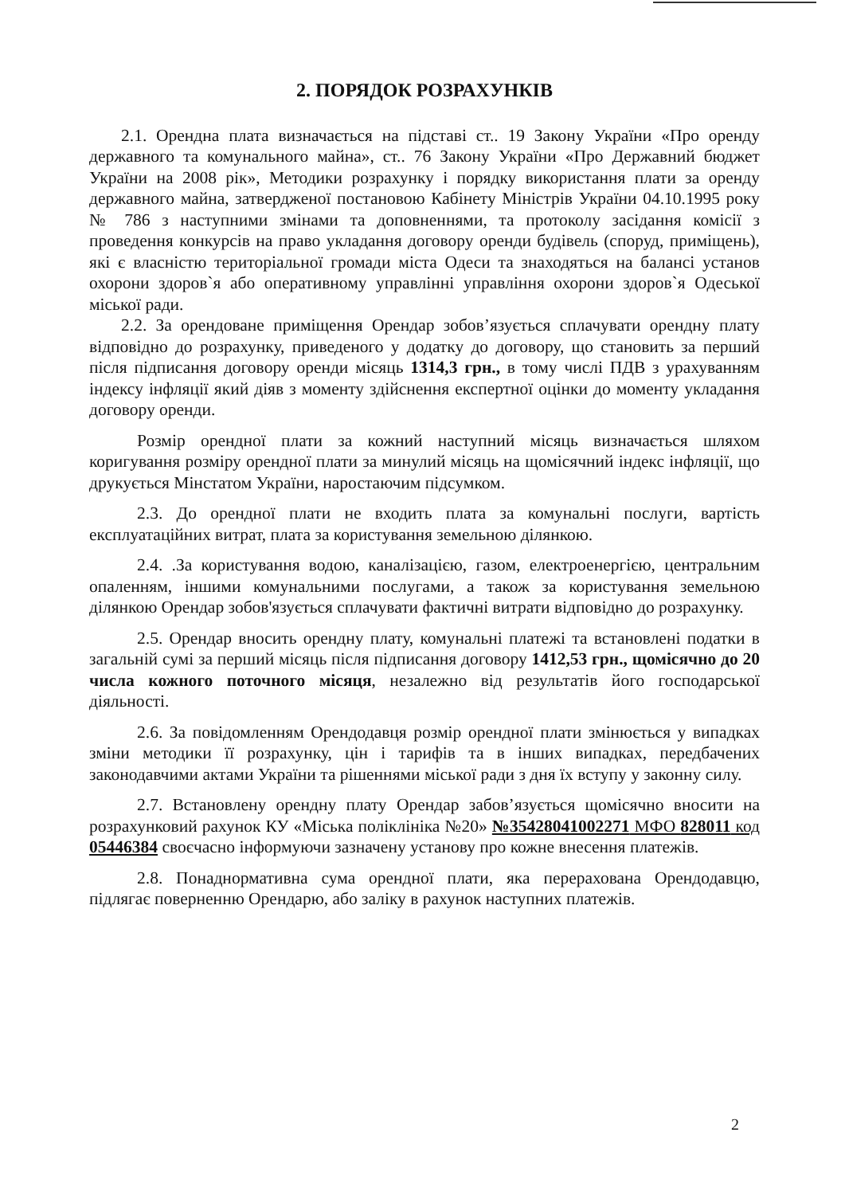2. ПОРЯДОК РОЗРАХУНКІВ
2.1. Орендна плата визначається на підставі ст.. 19 Закону України «Про оренду державного та комунального майна», ст.. 76 Закону України «Про Державний бюджет України на 2008 рік», Методики розрахунку і порядку використання плати за оренду державного майна, затвердженої постановою Кабінету Міністрів України 04.10.1995 року № 786 з наступними змінами та доповненнями, та протоколу засідання комісії з проведення конкурсів на право укладання договору оренди будівель (споруд, приміщень), які є власністю територіальної громади міста Одеси та знаходяться на балансі установ охорони здоров`я або оперативному управлінні управління охорони здоров`я Одеської міської ради.
2.2. За орендоване приміщення Орендар зобов’язується сплачувати орендну плату відповідно до розрахунку, приведеного у додатку до договору, що становить за перший після підписання договору оренди місяць 1314,3 грн., в тому числі ПДВ з урахуванням індексу інфляції який діяв з моменту здійснення експертної оцінки до моменту укладання договору оренди.
Розмір орендної плати за кожний наступний місяць визначається шляхом коригування розміру орендної плати за минулий місяць на щомісячний індекс інфляції, що друкується Мінстатом України, наростаючим підсумком.
2.3. До орендної плати не входить плата за комунальні послуги, вартість експлуатаційних витрат, плата за користування земельною ділянкою.
2.4. .За користування водою, каналізацією, газом, електроенергією, центральним опаленням, іншими комунальними послугами, а також за користування земельною ділянкою Орендар зобов'язується сплачувати фактичні витрати відповідно до розрахунку.
2.5. Орендар вносить орендну плату, комунальні платежі та встановлені податки в загальній сумі за перший місяць після підписання договору 1412,53 грн., щомісячно до 20 числа кожного поточного місяця, незалежно від результатів його господарської діяльності.
2.6. За повідомленням Орендодавця розмір орендної плати змінюється у випадках зміни методики її розрахунку, цін і тарифів та в інших випадках, передбачених законодавчими актами України та рішеннями міської ради з дня їх вступу у законну силу.
2.7. Встановлену орендну плату Орендар забов’язується щомісячно вносити на розрахунковий рахунок КУ «Міська поліклініка №20» №35428041002271 МФО 828011 код 05446384 своєчасно інформуючи зазначену установу про кожне внесення платежів.
2.8. Понаднормативна сума орендної плати, яка перерахована Орендодавцю, підлягає поверненню Орендарю, або заліку в рахунок наступних платежів.
2